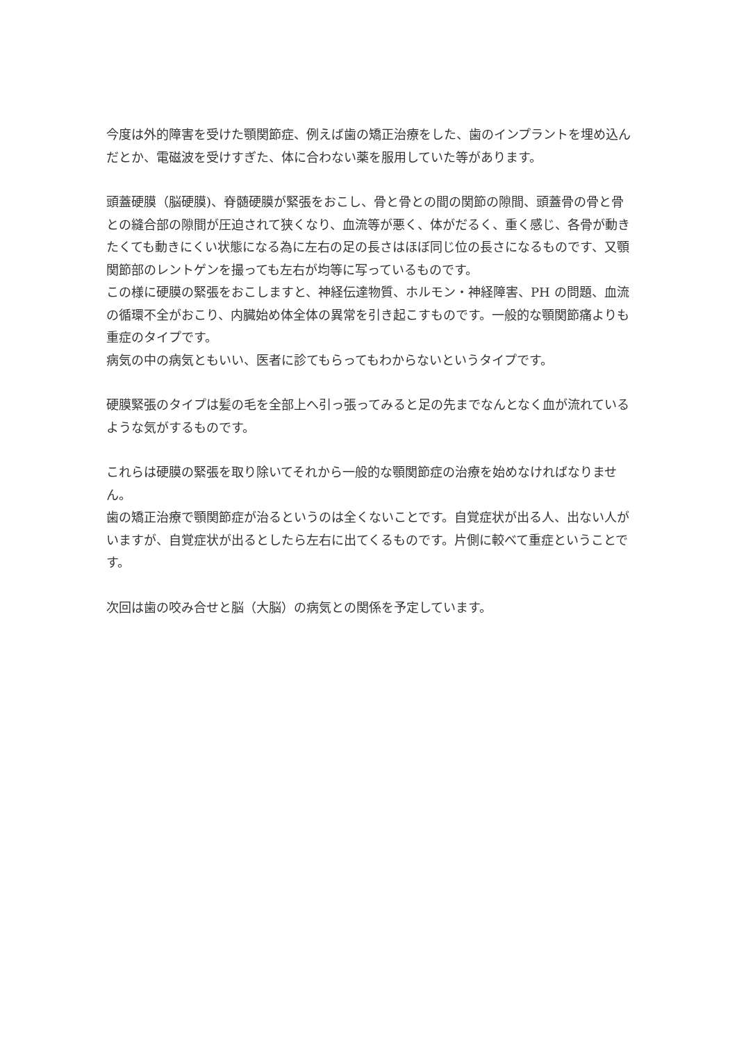今度は外的障害を受けた顎関節症、例えば歯の矯正治療をした、歯のインプラントを埋め込んだとか、電磁波を受けすぎた、体に合わない薬を服用していた等があります。
頭蓋硬膜（脳硬膜)、脊髄硬膜が緊張をおこし、骨と骨との間の関節の隙間、頭蓋骨の骨と骨との縫合部の隙間が圧迫されて狭くなり、血流等が悪く、体がだるく、重く感じ、各骨が動きたくても動きにくい状態になる為に左右の足の長さはほぼ同じ位の長さになるものです、又顎関節部のレントゲンを撮っても左右が均等に写っているものです。
この様に硬膜の緊張をおこしますと、神経伝達物質、ホルモン・神経障害、PH の問題、血流の循環不全がおこり、内臓始め体全体の異常を引き起こすものです。一般的な顎関節痛よりも重症のタイプです。
病気の中の病気ともいい、医者に診てもらってもわからないというタイプです。
硬膜緊張のタイプは髪の毛を全部上へ引っ張ってみると足の先までなんとなく血が流れているような気がするものです。
これらは硬膜の緊張を取り除いてそれから一般的な顎関節症の治療を始めなければなりません。
歯の矯正治療で顎関節症が治るというのは全くないことです。自覚症状が出る人、出ない人がいますが、自覚症状が出るとしたら左右に出てくるものです。片側に較べて重症ということです。
次回は歯の咬み合せと脳（大脳）の病気との関係を予定しています。